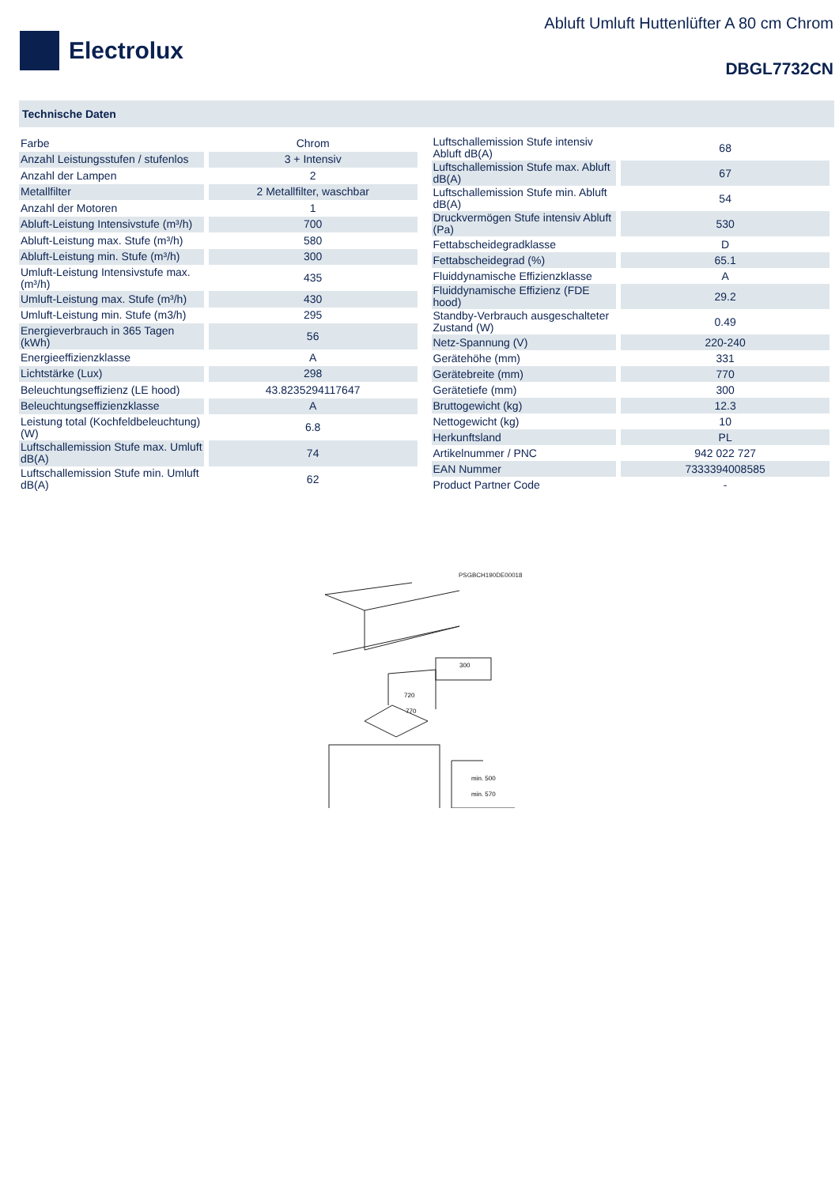Electrolux
Abluft Umluft Huttenlüfter A 80 cm Chrom
DBGL7732CN
Technische Daten
| Farbe | Chrom |
| Anzahl Leistungsstufen / stufenlos | 3 + Intensiv |
| Anzahl der Lampen | 2 |
| Metallfilter | 2 Metallfilter, waschbar |
| Anzahl der Motoren | 1 |
| Abluft-Leistung Intensivstufe (m³/h) | 700 |
| Abluft-Leistung max. Stufe (m³/h) | 580 |
| Abluft-Leistung min. Stufe (m³/h) | 300 |
| Umluft-Leistung Intensivstufe max. (m³/h) | 435 |
| Umluft-Leistung max. Stufe (m³/h) | 430 |
| Umluft-Leistung min. Stufe (m3/h) | 295 |
| Energieverbrauch in 365 Tagen (kWh) | 56 |
| Energieeffizienzklasse | A |
| Lichtstärke (Lux) | 298 |
| Beleuchtungseffizienz (LE hood) | 43.8235294117647 |
| Beleuchtungseffizienzklasse | A |
| Leistung total (Kochfeldbeleuchtung) (W) | 6.8 |
| Luftschallemission Stufe max. Umluft dB(A) | 74 |
| Luftschallemission Stufe min. Umluft dB(A) | 62 |
| Luftschallemission Stufe intensiv Abluft dB(A) | 68 |
| Luftschallemission Stufe max. Abluft dB(A) | 67 |
| Luftschallemission Stufe min. Abluft dB(A) | 54 |
| Druckvermögen Stufe intensiv Abluft (Pa) | 530 |
| Fettabscheidegradklasse | D |
| Fettabscheidegrad (%) | 65.1 |
| Fluiddynamische Effizienzklasse | A |
| Fluiddynamische Effizienz (FDE hood) | 29.2 |
| Standby-Verbrauch ausgeschalteter Zustand (W) | 0.49 |
| Netz-Spannung (V) | 220-240 |
| Gerätehöhe (mm) | 331 |
| Gerätebreite (mm) | 770 |
| Gerätetiefe (mm) | 300 |
| Bruttogewicht (kg) | 12.3 |
| Nettogewicht (kg) | 10 |
| Herkunftsland | PL |
| Artikelnummer / PNC | 942 022 727 |
| EAN Nummer | 7333394008585 |
| Product Partner Code | - |
PSGBCH190DE00018
300
720
770
min. 500
min. 570